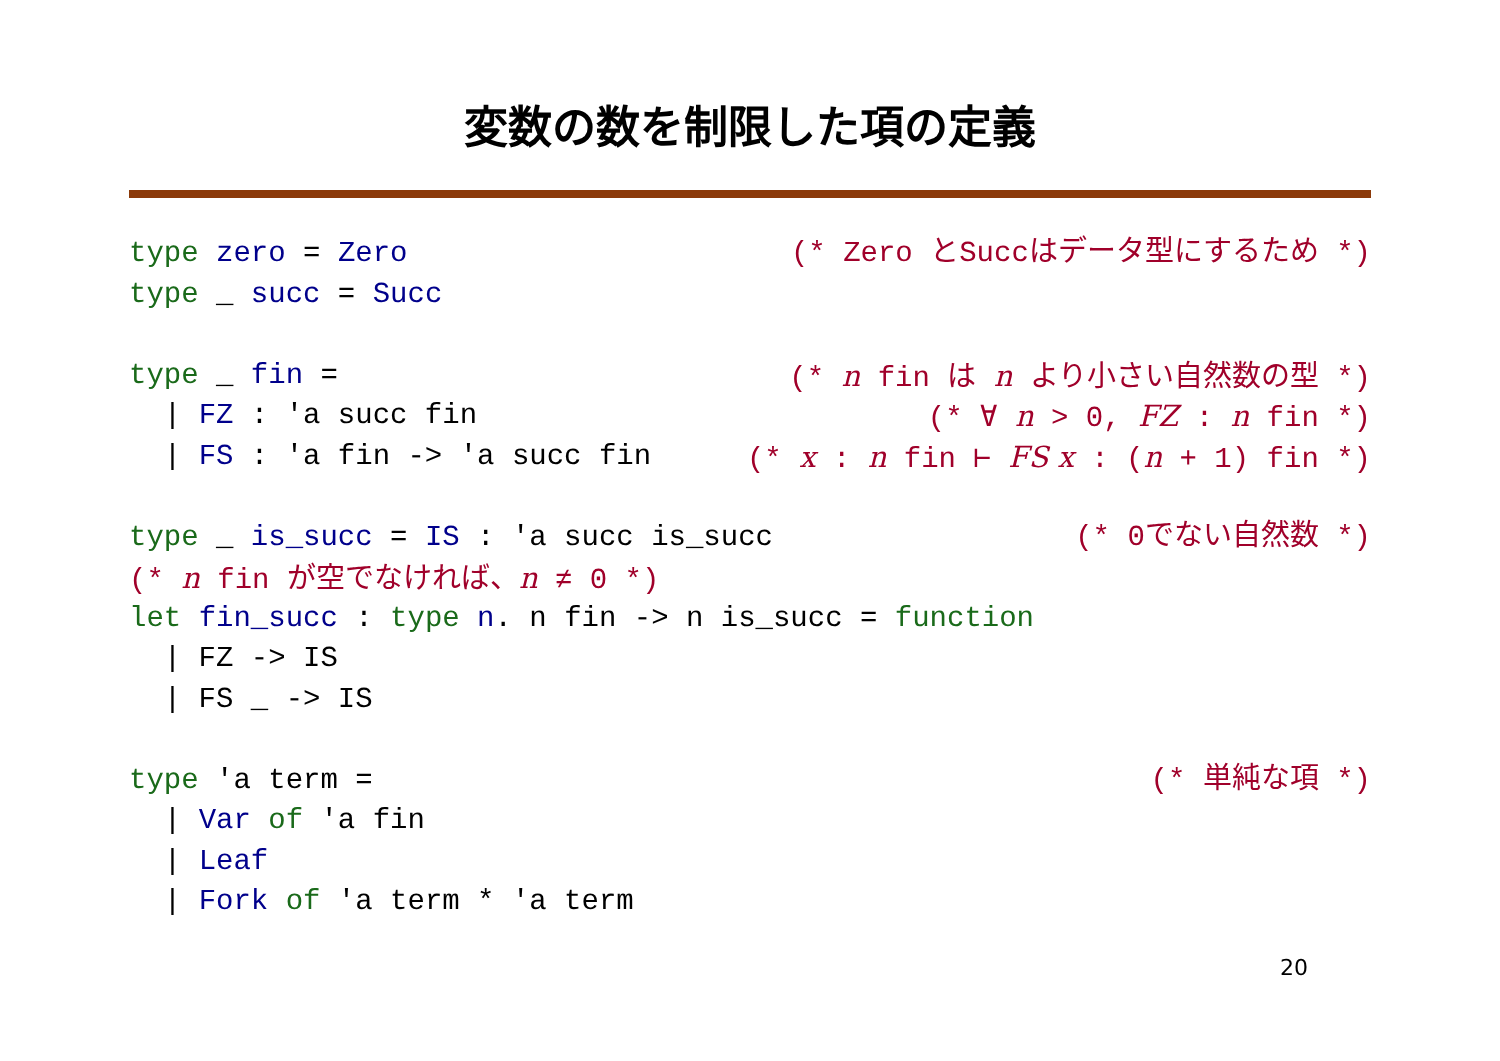変数の数を制限した項の定義
type zero = Zero (* Zero とSuccはデータ型にするため *)
type _ succ = Succ
type _ fin = (* n fin は n より小さい自然数の型 *)
| FZ : 'a succ fin (* ∀ n > 0, FZ : n fin *)
| FS : 'a fin -> 'a succ fin (* x : n fin ⊢ FS x : (n + 1) fin *)
type _ is_succ = IS : 'a succ is_succ (* 0でない自然数 *)
(* n fin が空でなければ、n ≠ 0 *)
let fin_succ : type n. n fin -> n is_succ = function
| FZ -> IS
| FS _ -> IS
type 'a term = (* 単純な項 *)
| Var of 'a fin
| Leaf
| Fork of 'a term * 'a term
20